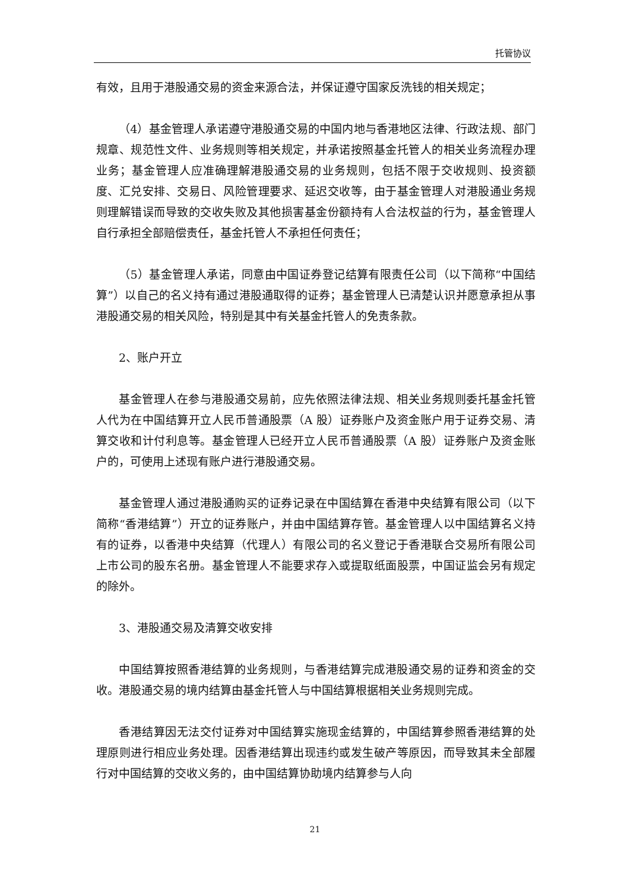托管协议
有效，且用于港股通交易的资金来源合法，并保证遵守国家反洗钱的相关规定；
（4）基金管理人承诺遵守港股通交易的中国内地与香港地区法律、行政法规、部门规章、规范性文件、业务规则等相关规定，并承诺按照基金托管人的相关业务流程办理业务；基金管理人应准确理解港股通交易的业务规则，包括不限于交收规则、投资额度、汇兑安排、交易日、风险管理要求、延迟交收等，由于基金管理人对港股通业务规则理解错误而导致的交收失败及其他损害基金份额持有人合法权益的行为，基金管理人自行承担全部赔偿责任，基金托管人不承担任何责任；
（5）基金管理人承诺，同意由中国证券登记结算有限责任公司（以下简称“中国结算”）以自己的名义持有通过港股通取得的证券；基金管理人已清楚认识并愿意承担从事港股通交易的相关风险，特别是其中有关基金托管人的免责条款。
2、账户开立
基金管理人在参与港股通交易前，应先依照法律法规、相关业务规则委托基金托管人代为在中国结算开立人民币普通股票（A 股）证券账户及资金账户用于证券交易、清算交收和计付利息等。基金管理人已经开立人民币普通股票（A 股）证券账户及资金账户的，可使用上述现有账户进行港股通交易。
基金管理人通过港股通购买的证券记录在中国结算在香港中央结算有限公司（以下简称“香港结算”）开立的证券账户，并由中国结算存管。基金管理人以中国结算名义持有的证券，以香港中央结算（代理人）有限公司的名义登记于香港联合交易所有限公司上市公司的股东名册。基金管理人不能要求存入或提取纸面股票，中国证监会另有规定的除外。
3、港股通交易及清算交收安排
中国结算按照香港结算的业务规则，与香港结算完成港股通交易的证券和资金的交收。港股通交易的境内结算由基金托管人与中国结算根据相关业务规则完成。
香港结算因无法交付证券对中国结算实施现金结算的，中国结算参照香港结算的处理原则进行相应业务处理。因香港结算出现违约或发生破产等原因，而导致其未全部履行对中国结算的交收义务的，由中国结算协助境内结算参与人向
21